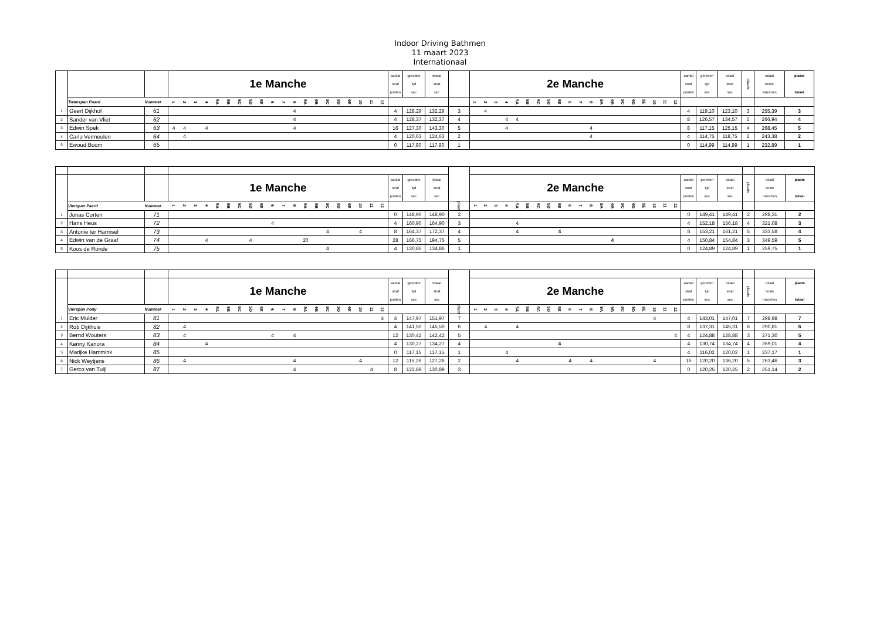Indoor Driving Bathmen
11 maart 2023
Internationaal
| | | | 1e Manche | | | | | | | | | | | | | | | | | | | | aantal straf punten | gereden tijd sec | totaal straf sec | | 2e Manche | | | | | | | | | | | | | | | | | | | | aantal straf punten | gereden tijd sec | totaal straf sec | plaats | totaal beide manches | plaats totaal |
| | Tweespan Paard | Nummer | 1 | 2 | 3 | 4 | 5A | 5B | 5C | 5D | 5E | 6 | 7 | 8 | 9A | 9B | 9C | 9D | 9E | 10 | 11 | 12 | | | | | 1 | 2 | 3 | 4 | 5A | 5B | 5C | 5D | 5E | 6 | 7 | 8 | 9A | 9B | 9C | 9D | 9E | 10 | 11 | 12 | | | | | | |
| 1 | Geert Dijkhof | 61 | | | | | | | | | | | | 4 | | | | | | | | | 4 | 128,29 | 132,29 | 3 | | 4 | | | | | | | | | | | | | | | | | | | 4 | 119,10 | 123,10 | 3 | 255,39 | 3 |
| 2 | Sander van Vliet | 62 | | | | | | | | | | | | 4 | | | | | | | | | 4 | 128,37 | 132,37 | 4 | | | | 4 | 4 | | | | | | | | | | | | | | | | 8 | 126,57 | 134,57 | 5 | 266,94 | 4 |
| 3 | Edwin Spek | 63 | 4 | 4 | | 4 | | | | | | | | 4 | | | | | | | | | 16 | 127,30 | 143,30 | 5 | | | | 4 | | | | | | | | 4 | | | | | | | | | 8 | 117,15 | 125,15 | 4 | 268,45 | 5 |
| 4 | Carlo Vermeulen | 64 | | 4 | | | | | | | | | | | | | | | | | | | 4 | 120,63 | 124,63 | 2 | | | | | | | | | | | | 4 | | | | | | | | | 4 | 114,75 | 118,75 | 2 | 243,38 | 2 |
| 5 | Ewoud Boom | 65 | | | | | | | | | | | | | | | | | | | | | 0 | 117,90 | 117,90 | 1 | | | | | | | | | | | | | | | | | | | | | 0 | 114,99 | 114,99 | 1 | 232,89 | 1 |
| | | | 1e Manche | | | | | | | | | | | | | | | | | | | | aantal straf punten | gereden tijd sec | totaal straf sec | | 2e Manche | | | | | | | | | | | | | | | | | | | | aantal straf punten | gereden tijd sec | totaal straf sec | plaats | totaal beide manches | plaats totaal |
| | Vierspan Paard | Nummer | 1 | 2 | 3 | 4 | 5A | 5B | 5C | 5D | 5E | 6 | 7 | 8 | 9A | 9B | 9C | 9D | 9E | 10 | 11 | 12 | | | | plaats | 1 | 2 | 3 | 4 | 5A | 5B | 5C | 5D | 5E | 6 | 7 | 8 | 9A | 9B | 9C | 9D | 9E | 10 | 11 | 12 | | | | | | |
| 1 | Jonas Corten | 71 | | | | | | | | | | | | | | | | | | | | | 0 | 148,90 | 148,90 | 2 | | | | | | | | | | | | | | | | | | | | | 0 | 149,41 | 149,41 | 2 | 298,31 | 2 |
| 2 | Hans Heus | 72 | | | | | | | | | | 4 | | | | | | | | | | | 4 | 160,90 | 164,90 | 3 | | | | | 4 | | | | | | | | | | | | | | | | 4 | 152,18 | 156,18 | 4 | 321,08 | 3 |
| 3 | Antonie ter Harmsel | 73 | | | | | | | | | | | | | | | 4 | | | 4 | | | 8 | 164,37 | 172,37 | 4 | | | | | 4 | | | | 4 | | | | | | | | | | | | 8 | 153,21 | 161,21 | 5 | 333,58 | 4 |
| 4 | Edwin van de Graaf | 74 | | | | 4 | | | | 4 | | | | | 20 | | | | | | | | 28 | 166,75 | 194,75 | 5 | | | | | | | | | | | | | | 4 | | | | | | | 4 | 150,84 | 154,84 | 3 | 349,59 | 5 |
| 5 | Koos de Ronde | 75 | | | | | | | | | | | | | | | 4 | | | | | | 4 | 130,86 | 134,86 | 1 | | | | | | | | | | | | | | | | | | | | | 0 | 124,89 | 124,89 | 1 | 259,75 | 1 |
| | | | 1e Manche | | | | | | | | | | | | | | | | | | | | aantal straf punten | gereden tijd sec | totaal straf sec | | 2e Manche | | | | | | | | | | | | | | | | | | | | aantal straf punten | gereden tijd sec | totaal straf sec | plaats | totaal beide manches | plaats totaal |
| | Vierspan Pony | Nummer | 1 | 2 | 3 | 4 | 5A | 5B | 5C | 5D | 5E | 6 | 7 | 8 | 9A | 9B | 9C | 9D | 9E | 10 | 11 | 12 | | | | plaats | 1 | 2 | 3 | 4 | 5A | 5B | 5C | 5D | 5E | 6 | 7 | 8 | 9A | 9B | 9C | 9D | 9E | 10 | 11 | 12 | | | | | | |
| 1 | Eric Mulder | 81 | | | | | | | | | | | | | | | | | | | | 4 | 4 | 147,97 | 151,97 | 7 | | | | | | | | | | | | | | | | | | 4 | | | 4 | 143,01 | 147,01 | 7 | 298,98 | 7 |
| 2 | Rob Dijkhuis | 82 | | 4 | | | | | | | | | | | | | | | | | | | 4 | 141,50 | 145,50 | 6 | | 4 | | | 4 | | | | | | | | | | | | | | | | 8 | 137,31 | 145,31 | 6 | 290,81 | 6 |
| 3 | Bernd Wouters | 83 | | 4 | | | | | | | | 4 | | 4 | | | | | | | | | 12 | 130,42 | 142,42 | 5 | | | | | | | | | | | | | | | | | | | | 4 | 4 | 124,88 | 128,88 | 3 | 271,30 | 5 |
| 4 | Kenny Kanora | 84 | | | | 4 | | | | | | | | | | | | | | | | | 4 | 130,27 | 134,27 | 4 | | | | | | | | | 4 | | | | | | | | | | | | 4 | 130,74 | 134,74 | 4 | 269,01 | 4 |
| 5 | Marijke Hammink | 85 | | | | | | | | | | | | | | | | | | | | | 0 | 117,15 | 117,15 | 1 | | | | 4 | | | | | | | | | | | | | | | | | 4 | 116,02 | 120,02 | 1 | 237,17 | 1 |
| 6 | Nick Weytjens | 86 | | 4 | | | | | | | | | | 4 | | | | | | 4 | | | 12 | 115,26 | 127,26 | 2 | | | | | 4 | | | | | 4 | | 4 | | | | | | 4 | | | 16 | 120,20 | 136,20 | 5 | 263,46 | 3 |
| 7 | Gerco van Tuijl | 87 | | | | | | | | | | | | 4 | | | | | | | 4 | | 8 | 122,89 | 130,89 | 3 | | | | | | | | | | | | | | | | | | | | | 0 | 120,25 | 120,25 | 2 | 251,14 | 2 |